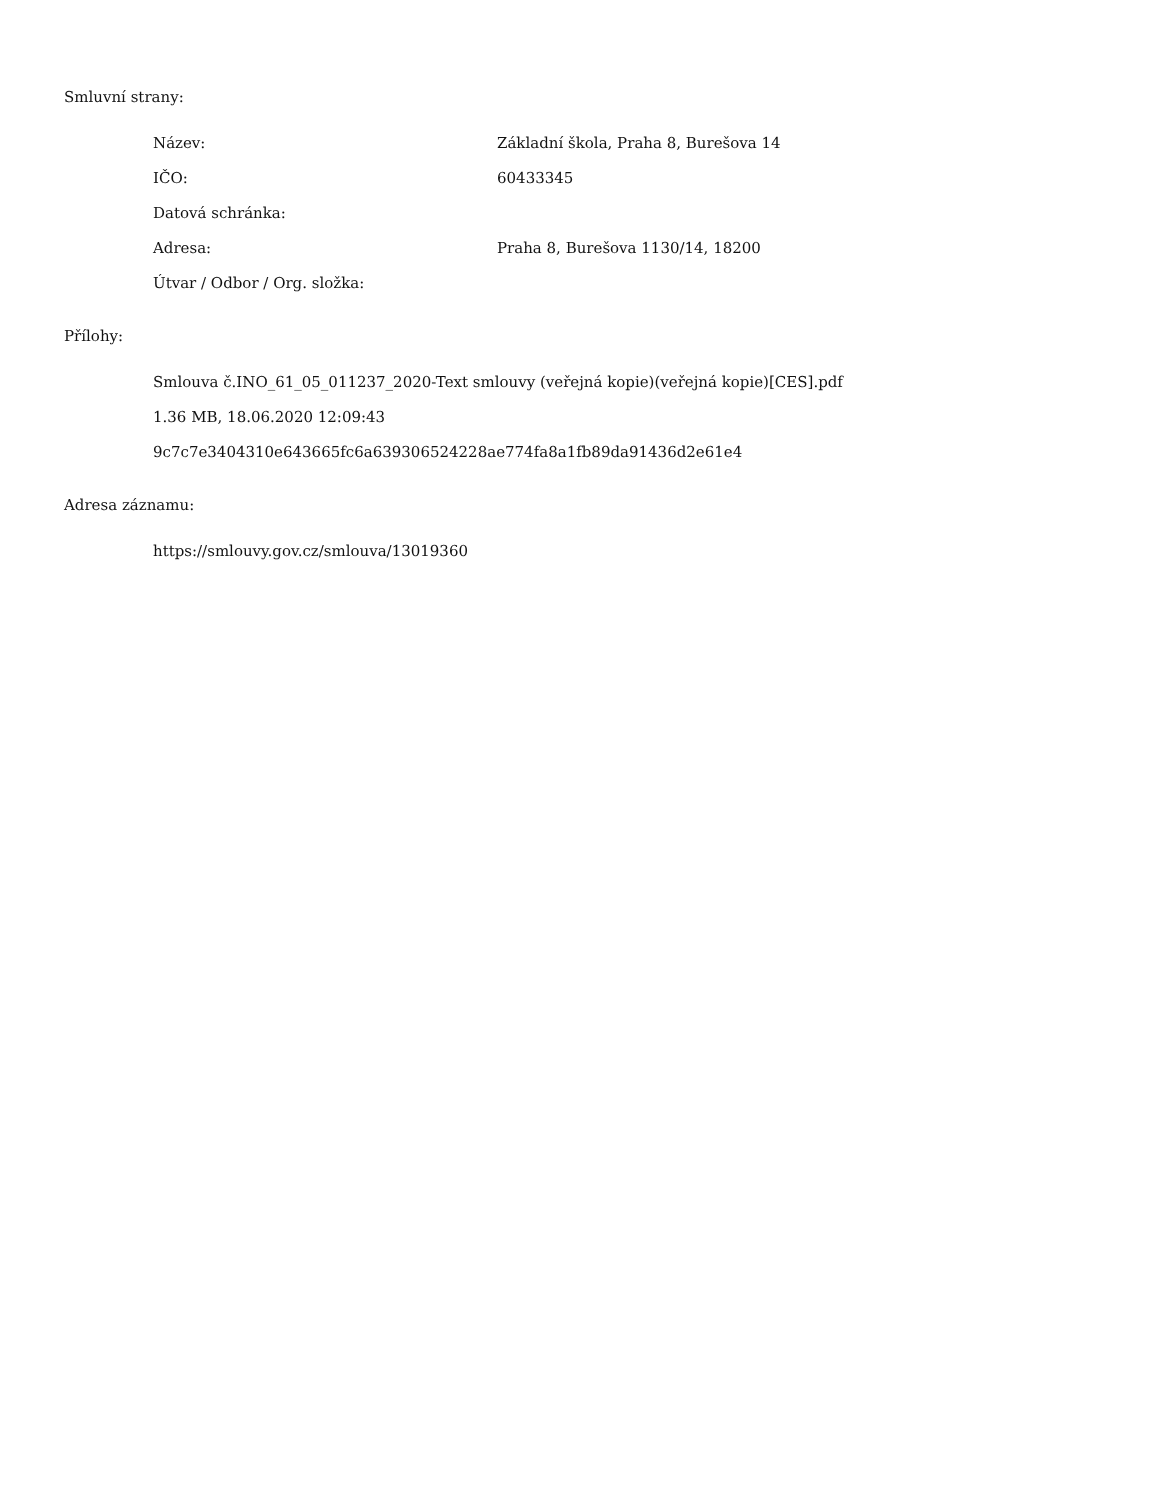Smluvní strany:
Název: Základní škola, Praha 8, Burešova 14
IČO: 60433345
Datová schránka:
Adresa: Praha 8, Burešova 1130/14, 18200
Útvar / Odbor / Org. složka:
Přílohy:
Smlouva č.INO_61_05_011237_2020-Text smlouvy (veřejná kopie)(veřejná kopie)[CES].pdf
1.36 MB, 18.06.2020 12:09:43
9c7c7e3404310e643665fc6a639306524228ae774fa8a1fb89da91436d2e61e4
Adresa záznamu:
https://smlouvy.gov.cz/smlouva/13019360